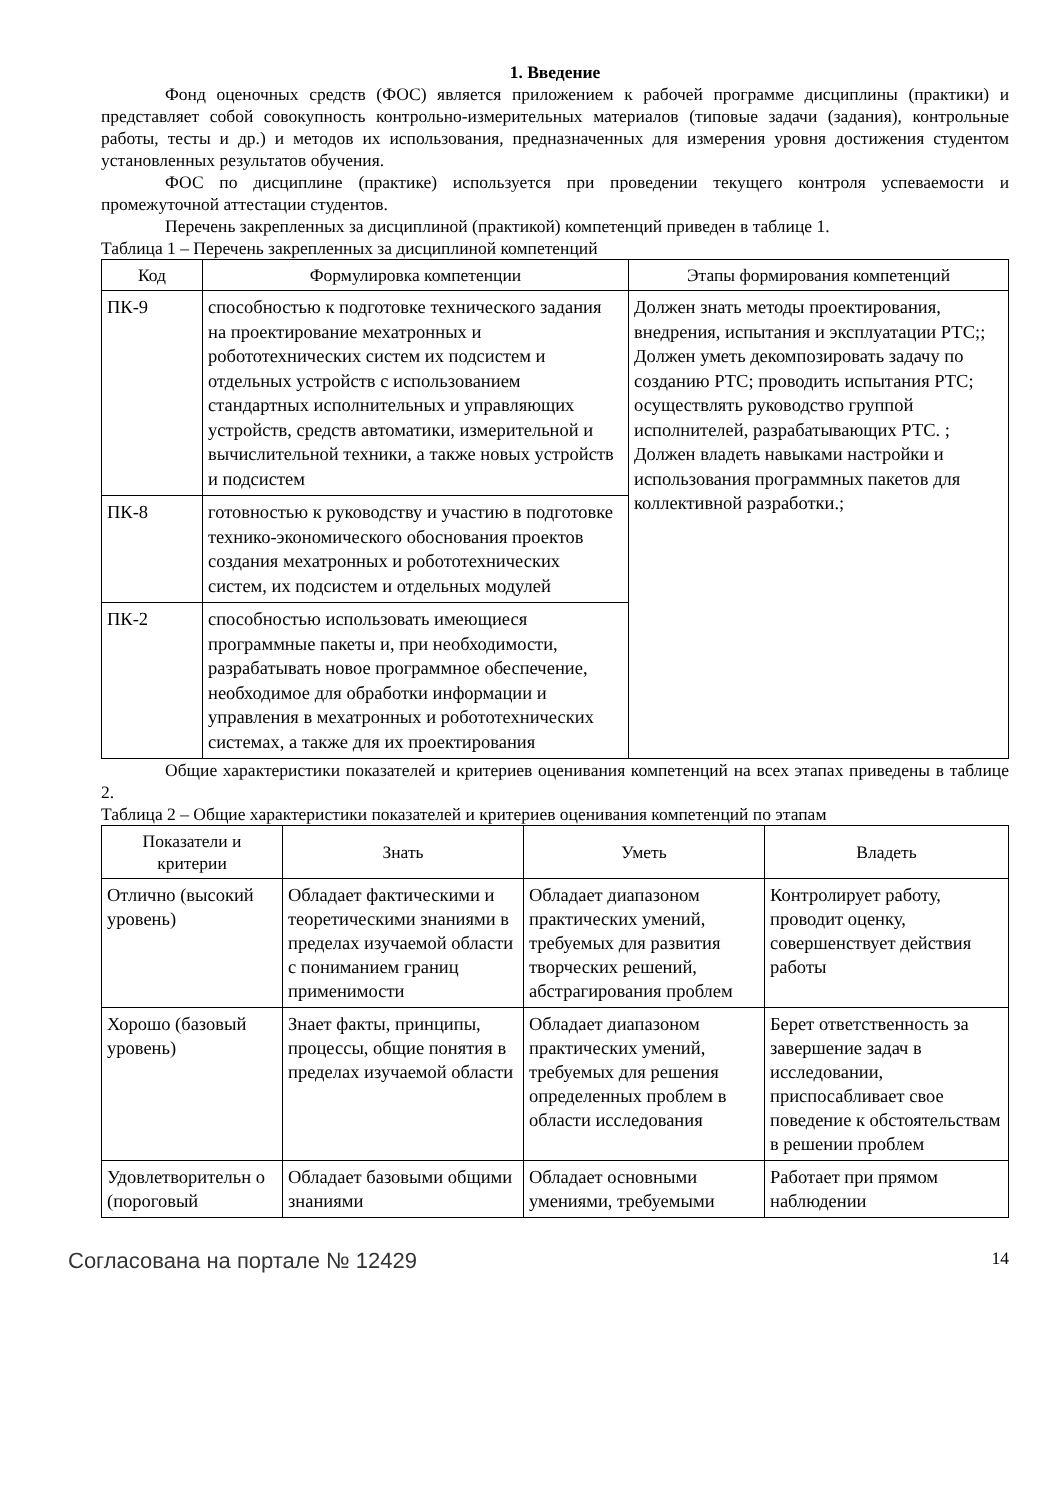1. Введение
Фонд оценочных средств (ФОС) является приложением к рабочей программе дисциплины (практики) и представляет собой совокупность контрольно-измерительных материалов (типовые задачи (задания), контрольные работы, тесты и др.) и методов их использования, предназначенных для измерения уровня достижения студентом установленных результатов обучения.
ФОС по дисциплине (практике) используется при проведении текущего контроля успеваемости и промежуточной аттестации студентов.
Перечень закрепленных за дисциплиной (практикой) компетенций приведен в таблице 1.
Таблица 1 – Перечень закрепленных за дисциплиной компетенций
| Код | Формулировка компетенции | Этапы формирования компетенций |
| --- | --- | --- |
| ПК-9 | способностью к подготовке технического задания на проектирование мехатронных и робототехнических систем их подсистем и отдельных устройств с использованием стандартных исполнительных и управляющих устройств, средств автоматики, измерительной и вычислительной техники, а также новых устройств и подсистем | Должен знать методы проектирования, внедрения, испытания и эксплуатации РТС;; Должен уметь декомпозировать задачу по созданию РТС; проводить испытания РТС; осуществлять руководство группой исполнителей, разрабатывающих РТС. ; Должен владеть навыками настройки и использования программных пакетов для коллективной разработки.; |
| ПК-8 | готовностью к руководству и участию в подготовке технико-экономического обоснования проектов создания мехатронных и робототехнических систем, их подсистем и отдельных модулей | |
| ПК-2 | способностью использовать имеющиеся программные пакеты и, при необходимости, разрабатывать новое программное обеспечение, необходимое для обработки информации и управления в мехатронных и робототехнических системах, а также для их проектирования | |
Общие характеристики показателей и критериев оценивания компетенций на всех этапах приведены в таблице 2.
Таблица 2 – Общие характеристики показателей и критериев оценивания компетенций по этапам
| Показатели и критерии | Знать | Уметь | Владеть |
| --- | --- | --- | --- |
| Отлично (высокий уровень) | Обладает фактическими и теоретическими знаниями в пределах изучаемой области с пониманием границ применимости | Обладает диапазоном практических умений, требуемых для развития творческих решений, абстрагирования проблем | Контролирует работу, проводит оценку, совершенствует действия работы |
| Хорошо (базовый уровень) | Знает факты, принципы, процессы, общие понятия в пределах изучаемой области | Обладает диапазоном практических умений, требуемых для решения определенных проблем в области исследования | Берет ответственность за завершение задач в исследовании, приспосабливает свое поведение к обстоятельствам в решении проблем |
| Удовлетворительн о (пороговый | Обладает базовыми общими знаниями | Обладает основными умениями, требуемыми | Работает при прямом наблюдении |
Согласована на портале № 12429 14